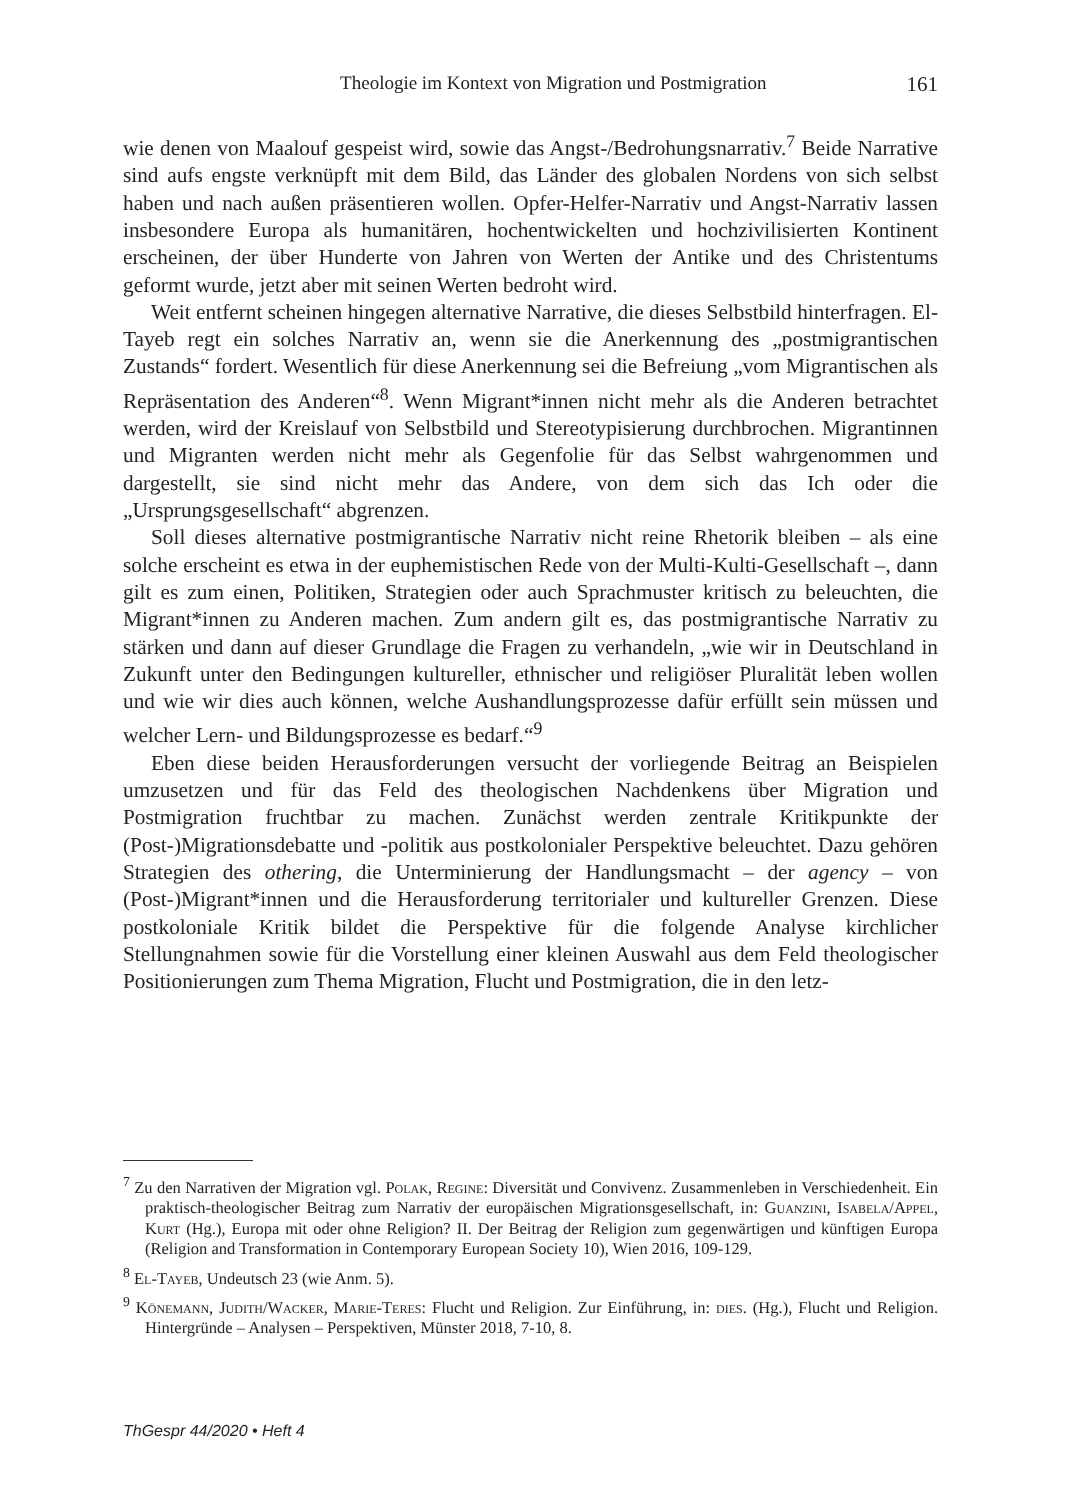Theologie im Kontext von Migration und Postmigration 161
wie denen von Maalouf gespeist wird, sowie das Angst-/Bedrohungsnarrativ.<sup>7</sup> Beide Narrative sind aufs engste verknüpft mit dem Bild, das Länder des globalen Nordens von sich selbst haben und nach außen präsentieren wollen. Opfer-Helfer-Narrativ und Angst-Narrativ lassen insbesondere Europa als humanitären, hochentwickelten und hochzivilisierten Kontinent erscheinen, der über Hunderte von Jahren von Werten der Antike und des Christentums geformt wurde, jetzt aber mit seinen Werten bedroht wird.
Weit entfernt scheinen hingegen alternative Narrative, die dieses Selbstbild hinterfragen. El-Tayeb regt ein solches Narrativ an, wenn sie die Anerkennung des „postmigrantischen Zustands“ fordert. Wesentlich für diese Anerkennung sei die Befreiung „vom Migrantischen als Repräsentation des Anderen“<sup>8</sup>. Wenn Migrant*innen nicht mehr als die Anderen betrachtet werden, wird der Kreislauf von Selbstbild und Stereotypisierung durchbrochen. Migrantinnen und Migranten werden nicht mehr als Gegenfolie für das Selbst wahrgenommen und dargestellt, sie sind nicht mehr das Andere, von dem sich das Ich oder die „Ursprungsgesellschaft“ abgrenzen.
Soll dieses alternative postmigrantische Narrativ nicht reine Rhetorik bleiben – als eine solche erscheint es etwa in der euphemistischen Rede von der Multi-Kulti-Gesellschaft –, dann gilt es zum einen, Politiken, Strategien oder auch Sprachmuster kritisch zu beleuchten, die Migrant*innen zu Anderen machen. Zum andern gilt es, das postmigrantische Narrativ zu stärken und dann auf dieser Grundlage die Fragen zu verhandeln, „wie wir in Deutschland in Zukunft unter den Bedingungen kultureller, ethnischer und religiöser Pluralität leben wollen und wie wir dies auch können, welche Aushandlungsprozesse dafür erfüllt sein müssen und welcher Lern- und Bildungsprozesse es bedarf.“<sup>9</sup>
Eben diese beiden Herausforderungen versucht der vorliegende Beitrag an Beispielen umzusetzen und für das Feld des theologischen Nachdenkens über Migration und Postmigration fruchtbar zu machen. Zunächst werden zentrale Kritikpunkte der (Post-)Migrationsdebatte und -politik aus postkolonialer Perspektive beleuchtet. Dazu gehören Strategien des othering, die Unterminierung der Handlungsmacht – der agency – von (Post-)Migrant*innen und die Herausforderung territorialer und kultureller Grenzen. Diese postkoloniale Kritik bildet die Perspektive für die folgende Analyse kirchlicher Stellungnahmen sowie für die Vorstellung einer kleinen Auswahl aus dem Feld theologischer Positionierungen zum Thema Migration, Flucht und Postmigration, die in den letz-
<sup>7</sup> Zu den Narrativen der Migration vgl. Polak, Regine: Diversität und Convivenz. Zusammenleben in Verschiedenheit. Ein praktisch-theologischer Beitrag zum Narrativ der europäischen Migrationsgesellschaft, in: Guanzini, Isabela/Appel, Kurt (Hg.), Europa mit oder ohne Religion? II. Der Beitrag der Religion zum gegenwärtigen und künftigen Europa (Religion and Transformation in Contemporary European Society 10), Wien 2016, 109-129.
<sup>8</sup> El-Tayeb, Undeutsch 23 (wie Anm. 5).
<sup>9</sup> Könemann, Judith/Wacker, Marie-Teres: Flucht und Religion. Zur Einführung, in: dies. (Hg.), Flucht und Religion. Hintergründe – Analysen – Perspektiven, Münster 2018, 7-10, 8.
ThGespr 44/2020 • Heft 4